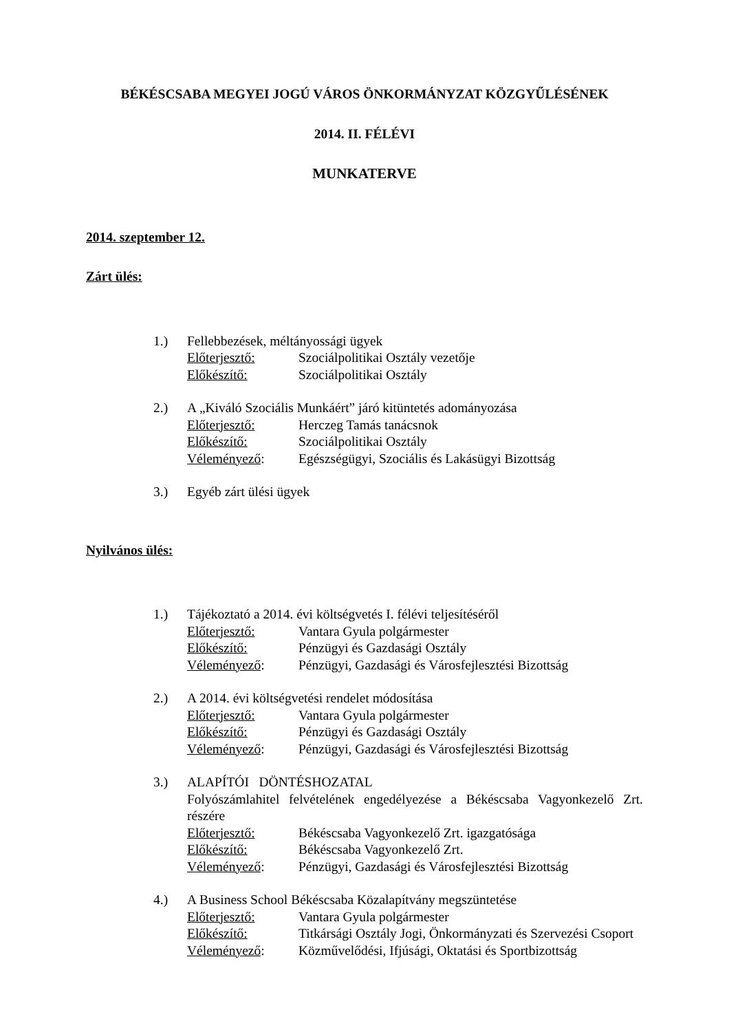BÉKÉSCSABA MEGYEI JOGÚ VÁROS ÖNKORMÁNYZAT KÖZGYŰLÉSÉNEK
2014. II. FÉLÉVI
MUNKATERVE
2014. szeptember 12.
Zárt ülés:
1.) Fellebbezések, méltányossági ügyek
Előterjesztő: Szociálpolitikai Osztály vezetője
Előkészítő: Szociálpolitikai Osztály
2.) A „Kiváló Szociális Munkáért” járó kitüntetés adományozása
Előterjesztő: Herczeg Tamás tanácsnok
Előkészítő: Szociálpolitikai Osztály
Véleményező: Egészségügyi, Szociális és Lakásügyi Bizottság
3.) Egyéb zárt ülési ügyek
Nyilvános ülés:
1.) Tájékoztató a 2014. évi költségvetés I. félévi teljesítéséről
Előterjesztő: Vantara Gyula polgármester
Előkészítő: Pénzügyi és Gazdasági Osztály
Véleményező: Pénzügyi, Gazdasági és Városfejlesztési Bizottság
2.) A 2014. évi költségvetési rendelet módosítása
Előterjesztő: Vantara Gyula polgármester
Előkészítő: Pénzügyi és Gazdasági Osztály
Véleményező: Pénzügyi, Gazdasági és Városfejlesztési Bizottság
3.) ALAPÍTÓI DÖNTÉSHOZATAL
Folyószámlahitel felvételének engedélyezése a Békéscsaba Vagyonkezelő Zrt. részére
Előterjesztő: Békéscsaba Vagyonkezelő Zrt. igazgatósága
Előkészítő: Békéscsaba Vagyonkezelő Zrt.
Véleményező: Pénzügyi, Gazdasági és Városfejlesztési Bizottság
4.) A Business School Békéscsaba Közalapítvány megszüntetése
Előterjesztő: Vantara Gyula polgármester
Előkészítő: Titkársági Osztály Jogi, Önkormányzati és Szervezési Csoport
Véleményező: Közművelődési, Ifjúsági, Oktatási és Sportbizottság